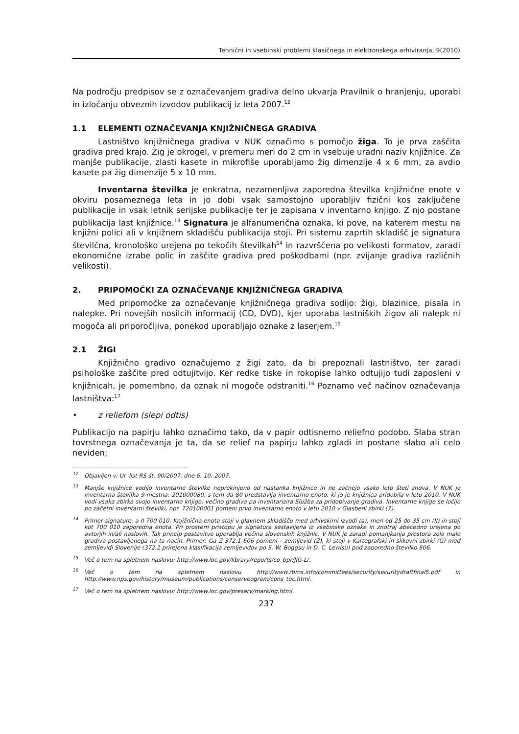Tehnični in vsebinski problemi klasičnega in elektronskega arhiviranja, 9(2010)
Na področju predpisov se z označevanjem gradiva delno ukvarja Pravilnik o hranjenju, uporabi in izločanju obveznih izvodov publikacij iz leta 2007.<sup>12</sup>
1.1 ELEMENTI OZNAČEVANJA KNJIŽNIČNEGA GRADIVA
Lastništvo knjižničnega gradiva v NUK označimo s pomočjo žiga. To je prva zaščita gradiva pred krajo. Žig je okrogel, v premeru meri do 2 cm in vsebuje uradni naziv knjižnice. Za manjše publikacije, zlasti kasete in mikrofiše uporabljamo žig dimenzije 4 x 6 mm, za avdio kasete pa žig dimenzije 5 x 10 mm.
Inventarna številka je enkratna, nezamenljiva zaporedna številka knjižnične enote v okviru posameznega leta in jo dobi vsak samostojno uporabljiv fizični kos zaključene publikacije in vsak letnik serijske publikacije ter je zapisana v inventarno knjigo. Z njo postane publikacija last knjižnice.<sup>13</sup> Signatura je alfanumerična oznaka, ki pove, na katerem mestu na knjižni polici ali v knjižnem skladišču publikacija stoji. Pri sistemu zaprtih skladišč je signatura številčna, kronološko urejena po tekočih številkah<sup>14</sup> in razvrščena po velikosti formatov, zaradi ekonomične izrabe polic in zaščite gradiva pred poškodbami (npr. zvijanje gradiva različnih velikosti).
2. PRIPOMOČKI ZA OZNAČEVANJE KNJIŽNIČNEGA GRADIVA
Med pripomočke za označevanje knjižničnega gradiva sodijo: žigi, blazinice, pisala in nalepke. Pri novejših nosilcih informacij (CD, DVD), kjer uporaba lastniških žigov ali nalepk ni mogoča ali priporočljiva, ponekod uporabljajo oznake z laserjem.<sup>15</sup>
2.1 ŽIGI
Knjižnično gradivo označujemo z žigi zato, da bi prepoznali lastništvo, ter zaradi psihološke zaščite pred odtujitvijo. Ker redke tiske in rokopise lahko odtujijo tudi zaposleni v knjižnicah, je pomembno, da oznak ni mogoče odstraniti.<sup>16</sup> Poznamo več načinov označevanja lastništva:<sup>17</sup>
• z reliefom (slepi odtis)
Publikacijo na papirju lahko označimo tako, da v papir odtisnemo reliefno podobo. Slaba stran tovrstnega označevanja je ta, da se relief na papirju lahko zgladi in postane slabo ali celo neviden;
<sup>12</sup> Objavljen v: Ur. list RS št. 90/2007, dne 6. 10. 2007.
<sup>13</sup> Manjše knjižnice vodijo inventarne številke neprekinjeno od nastanka knjižnice in ne začnejo vsako leto šteti znova. V NUK je inventarna številka 9-mestna: 201000080, s tem da 80 predstavlja inventarno enoto, ki jo je knjižnica pridobila v letu 2010. V NUK vodi vsaka zbirka svojo inventarno knjigo, večino gradiva pa inventarizira Služba za pridobivanje gradiva. Inventarne knjige se ločijo po začetni inventarni številki, npr. 720100001 pomeni prvo inventarno enoto v letu 2010 v Glasbeni zbirki (7).
<sup>14</sup> Primer signature: a II 700 010. Knjižnična enota stoji v glavnem skladišču med arhivskimi izvodi (a), meri od 25 do 35 cm (II) in stoji kot 700 010 zaporedna enota. Pri prostem pristopu je signatura sestavljena iz vsebinske oznake in znotraj abecedno urejena po avtorjih in/ali naslovih. Tak princip postavitve uporablja večina slovenskih knjižnic. V NUK je zaradi pomanjkanja prostora zelo malo gradiva postavljenega na ta način. Primer: Ga Z 372.1 606 pomeni – zemljevid (Z), ki stoji v Kartografski in slikovni zbirki (G) med zemljevidi Slovenije (372.1 prirejena klasifikacija zemljevidov po S. W. Boggsu in D. C. Lewisu) pod zaporedno številko 606.
<sup>15</sup> Več o tem na spletnem naslovu: http://www.loc.gov/library/reports/co_bpr/JIG-L/.
<sup>16</sup> Več o tem na spletnem naslovu http://www.rbms.info/committees/security/securitydraftfinal5.pdf in http://www.nps.gov/history/museum/publications/conserveogram/cons_toc.html.
<sup>17</sup> Več o tem na spletnem naslovu: http://www.loc.gov/preserv/marking.html.
237